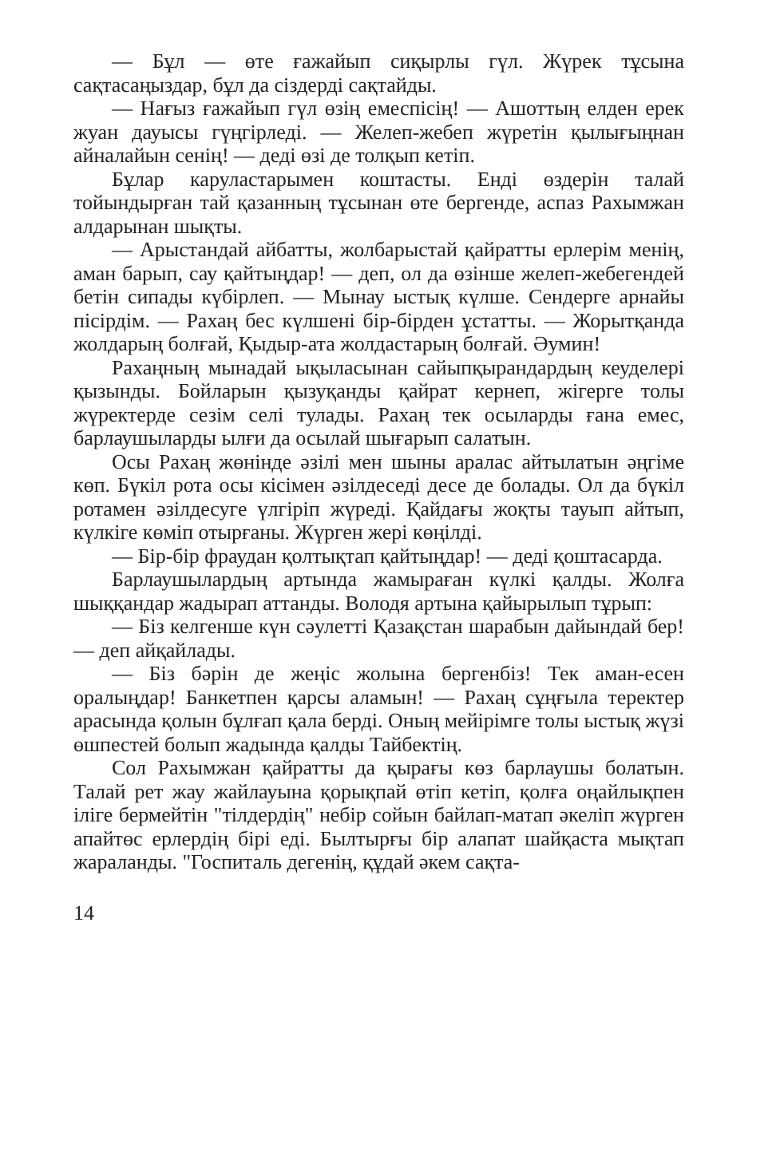— Бұл — өте ғажайып сиқырлы гүл. Жүрек тұсына сақтасаңыздар, бұл да сіздерді сақтайды.
— Нағыз ғажайып гүл өзің емеспісің! — Ашоттың елден ерек жуан дауысы гүңгірледі. — Желеп-жебеп жүретін қылығыңнан айналайын сенің! — деді өзі де толқып кетіп.
Бұлар каруластарымен коштасты. Енді өздерін талай тойындырған тай қазанның тұсынан өте бергенде, аспаз Рахымжан алдарынан шықты.
— Арыстандай айбатты, жолбарыстай қайратты ерлерім менің, аман барып, сау қайтыңдар! — деп, ол да өзінше желеп-жебегендей бетін сипады күбірлеп. — Мынау ыстық күлше. Сендерге арнайы пісірдім. — Рахаң бес күлшені бір-бірден ұстатты. — Жорытқанда жолдарың болғай, Қыдыр-ата жолдастарың болғай. Әумин!
Рахаңның мынадай ықыласынан сайыпқырандардың кеуделері қызынды. Бойларын қызуқанды қайрат кернеп, жігерге толы жүректерде сезім селі тулады. Рахаң тек осыларды ғана емес, барлаушыларды ылғи да осылай шығарып салатын.
Осы Рахаң жөнінде әзілі мен шыны аралас айтылатын әңгіме көп. Бүкіл рота осы кісімен әзілдеседі десе де болады. Ол да бүкіл ротамен әзілдесуге үлгіріп жүреді. Қайдағы жоқты тауып айтып, күлкіге көміп отырғаны. Жүрген жері көңілді.
— Бір-бір фраудан қолтықтап қайтыңдар! — деді қоштасарда.
Барлаушылардың артында жамыраған күлкі қалды. Жолға шыққандар жадырап аттанды. Володя артына қайырылып тұрып:
— Біз келгенше күн сәулетті Қазақстан шарабын дайындай бер! — деп айқайлады.
— Біз бәрін де жеңіс жолына бергенбіз! Тек аман-есен оралыңдар! Банкетпен қарсы аламын! — Рахаң сұңғыла теректер арасында қолын бұлғап қала берді. Оның мейірімге толы ыстық жүзі өшпестей болып жадында қалды Тайбектің.
Сол Рахымжан қайратты да қырағы көз барлаушы болатын. Талай рет жау жайлауына қорықпай өтіп кетіп, қолға оңайлықпен іліге бермейтін "тілдердің" небір сойын байлап-матап әкеліп жүрген апайтөс ерлердің бірі еді. Былтырғы бір алапат шайқаста мықтап жараланды. "Госпиталь дегенің, құдай әкем сақта-
14